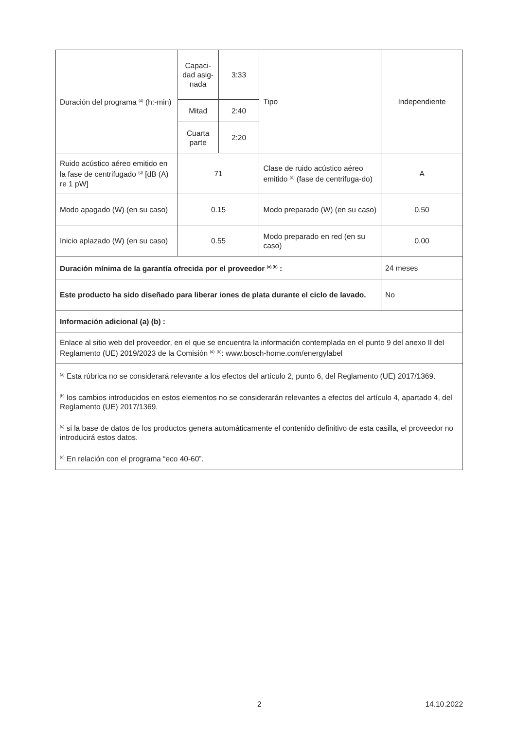| Duración del programa <sup>(d)</sup> (h:-min) | Capaci-dad asig-nada | 3:33 | Tipo | Independiente |
| | Mitad | 2:40 | | |
| | Cuarta parte | 2:20 | | |
| Ruido acústico aéreo emitido en la fase de centrifugado <sup>(d)</sup> [dB (A) re 1 pW] | 71 | | Clase de ruido acústico aéreo emitido <sup>(d)</sup> (fase de centrifuga-do) | A |
| Modo apagado (W) (en su caso) | 0.15 | | Modo preparado (W) (en su caso) | 0.50 |
| Inicio aplazado (W) (en su caso) | 0.55 | | Modo preparado en red (en su caso) | 0.00 |
| Duración mínima de la garantía ofrecida por el proveedor <sup>(a) (b)</sup> : | | | | 24 meses |
| Este producto ha sido diseñado para liberar iones de plata durante el ciclo de lavado. | | | | No |
| Información adicional (a) (b) : | | | | |
| Enlace al sitio web del proveedor, en el que se encuentra la información contemplada en el punto 9 del anexo II del Reglamento (UE) 2019/2023 de la Comisión <sup>(d)</sup> <sup>(b)</sup>: www.bosch-home.com/energylabel | | | | |
| <sup>(a)</sup> Esta rúbrica no se considerará relevante a los efectos del artículo 2, punto 6, del Reglamento (UE) 2017/1369. <sup>(b)</sup> los cambios introducidos en estos elementos no se considerarán relevantes a efectos del artículo 4, apartado 4, del Reglamento (UE) 2017/1369. <sup>(c)</sup> si la base de datos de los productos genera automáticamente el contenido definitivo de esta casilla, el proveedor no introducirá estos datos. <sup>(d)</sup> En relación con el programa “eco 40-60”. | | | | |
2 14.10.2022